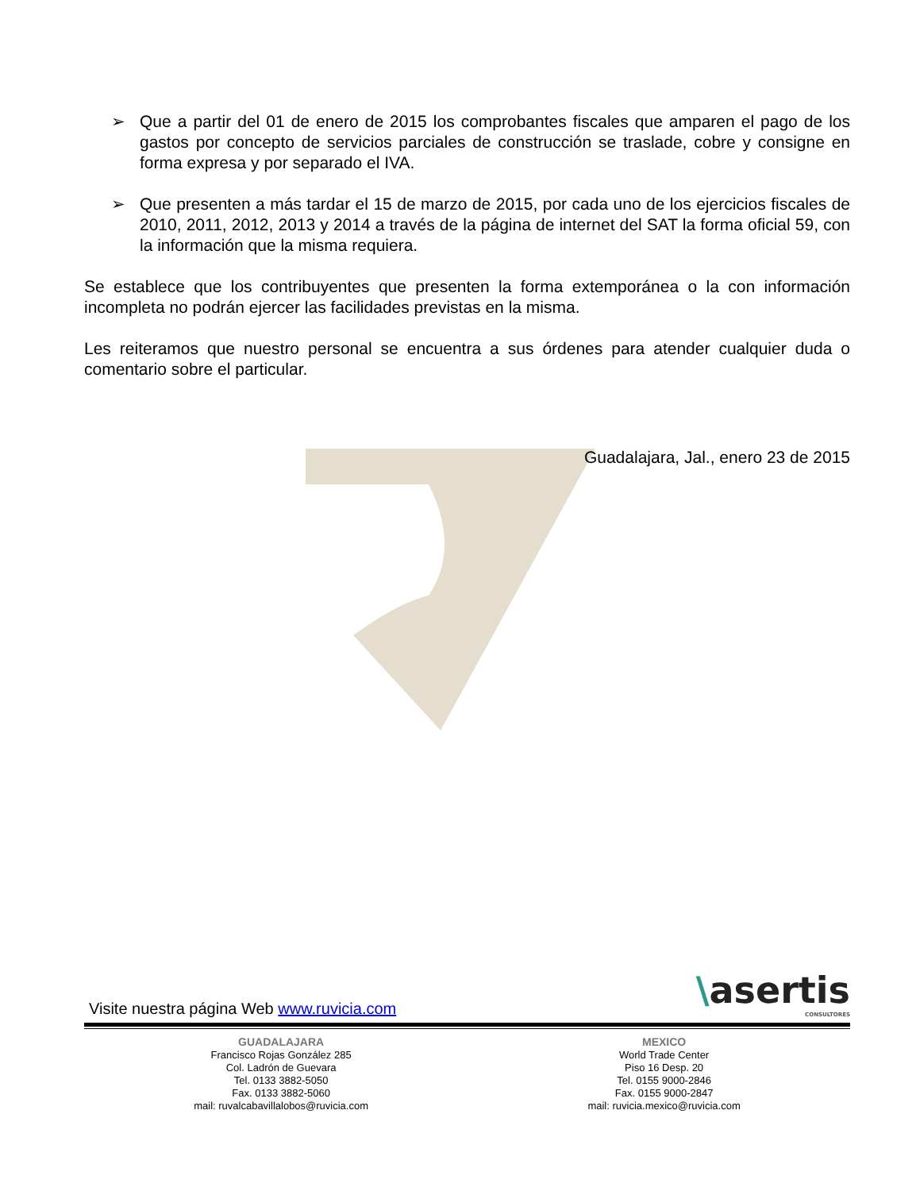➢ Que a partir del 01 de enero de 2015 los comprobantes fiscales que amparen el pago de los gastos por concepto de servicios parciales de construcción se traslade, cobre y consigne en forma expresa y por separado el IVA.
➢ Que presenten a más tardar el 15 de marzo de 2015, por cada uno de los ejercicios fiscales de 2010, 2011, 2012, 2013 y 2014 a través de la página de internet del SAT la forma oficial 59, con la información que la misma requiera.
Se establece que los contribuyentes que presenten la forma extemporánea o la con información incompleta no podrán ejercer las facilidades previstas en la misma.
Les reiteramos que nuestro personal se encuentra a sus órdenes para atender cualquier duda o comentario sobre el particular.
Guadalajara, Jal., enero 23 de 2015
Visite nuestra página Web www.ruvicia.com \asertis
CONSULTORES
GUADALAJARA
Francisco Rojas González 285
Col. Ladrón de Guevara
Tel. 0133 3882-5050
Fax. 0133 3882-5060
mail: ruvalcabavillalobos@ruvicia.com
MEXICO
World Trade Center
Piso 16 Desp. 20
Tel. 0155 9000-2846
Fax. 0155 9000-2847
mail: ruvicia.mexico@ruvicia.com